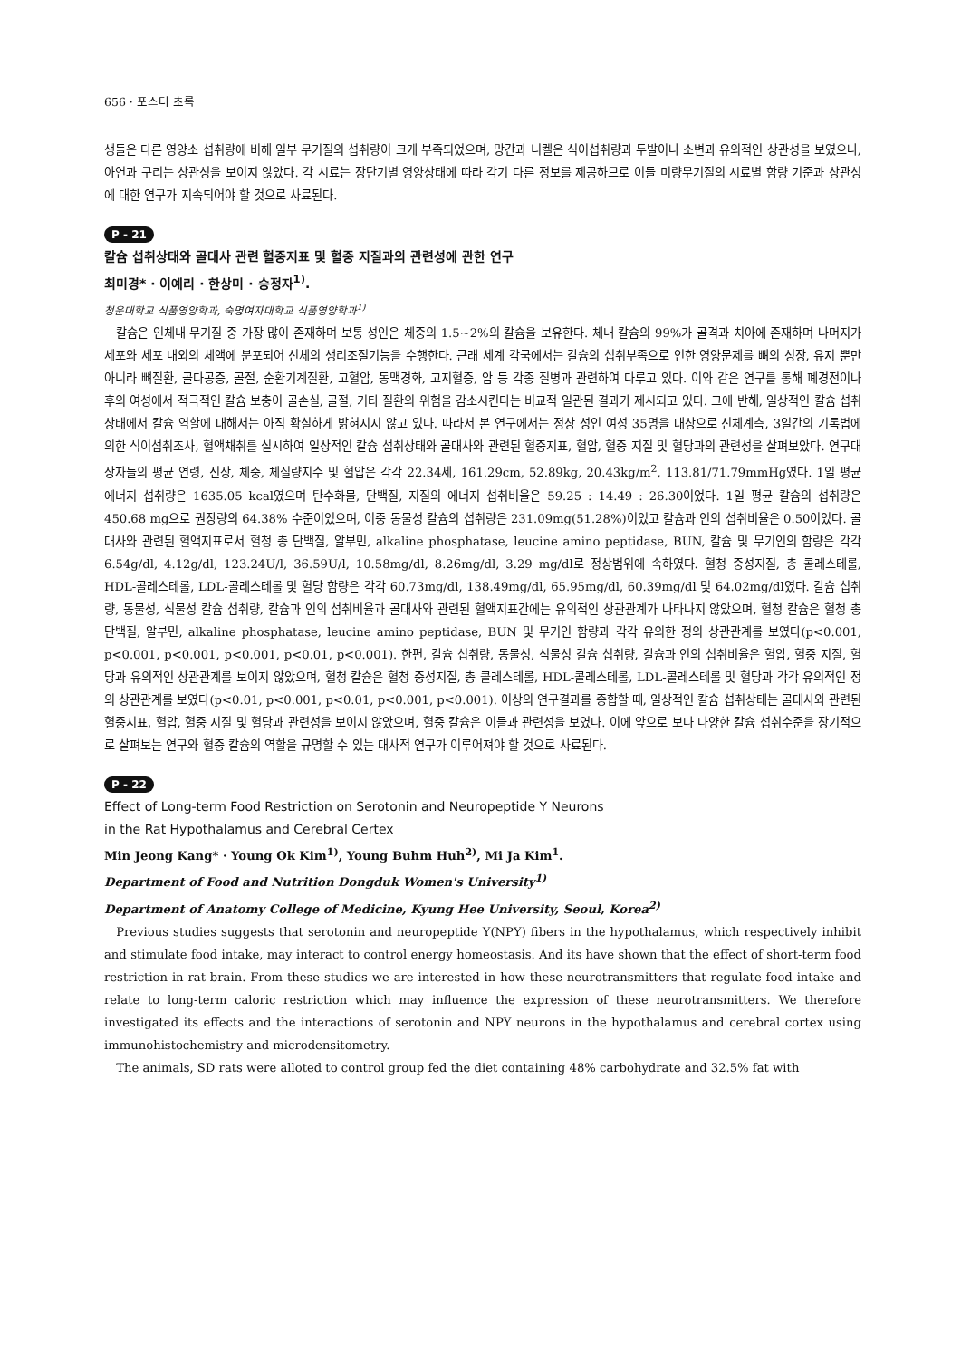656 · 포스터 초록
생들은 다른 영양소 섭취량에 비해 일부 무기질의 섭취량이 크게 부족되었으며, 망간과 니켈은 식이섭취량과 두발이나 소변과 유의적인 상관성을 보였으나, 아연과 구리는 상관성을 보이지 않았다. 각 시료는 장단기별 영양상태에 따라 각기 다른 정보를 제공하므로 이들 미량무기질의 시료별 함량 기준과 상관성에 대한 연구가 지속되어야 할 것으로 사료된다.
P - 21
칼슘 섭취상태와 골대사 관련 혈중지표 및 혈중 지질과의 관련성에 관한 연구
최미경* · 이예리 · 한상미 · 승정자<sup>1)</sup>.
청운대학교 식품영양학과, 숙명여자대학교 식품영양학과<sup>1)</sup>
칼슘은 인체내 무기질 중 가장 많이 존재하며 보통 성인은 체중의 1.5~2%의 칼슘을 보유한다. 체내 칼슘의 99%가 골격과 치아에 존재하며 나머지가 세포와 세포 내외의 체액에 분포되어 신체의 생리조절기능을 수행한다. 근래 세계 각국에서는 칼슘의 섭취부족으로 인한 영양문제를 뼈의 성장, 유지 뿐만 아니라 뼈질환, 골다공증, 골절, 순환기계질환, 고혈압, 동맥경화, 고지혈증, 암 등 각종 질병과 관련하여 다루고 있다. 이와 같은 연구를 통해 폐경전이나 후의 여성에서 적극적인 칼슘 보충이 골손실, 골절, 기타 질환의 위험을 감소시킨다는 비교적 일관된 결과가 제시되고 있다. 그에 반해, 일상적인 칼슘 섭취상태에서 칼슘 역할에 대해서는 아직 확실하게 밝혀지지 않고 있다. 따라서 본 연구에서는 정상 성인 여성 35명을 대상으로 신체계측, 3일간의 기록법에 의한 식이섭취조사, 혈액채취를 실시하여 일상적인 칼슘 섭취상태와 골대사와 관련된 혈중지표, 혈압, 혈중 지질 및 혈당과의 관련성을 살펴보았다. 연구대상자들의 평균 연령, 신장, 체중, 체질량지수 및 혈압은 각각 22.34세, 161.29cm, 52.89kg, 20.43kg/m<sup>2</sup>, 113.81/71.79mmHg였다. 1일 평균 에너지 섭취량은 1635.05 kcal였으며 탄수화물, 단백질, 지질의 에너지 섭취비율은 59.25 : 14.49 : 26.30이었다. 1일 평균 칼슘의 섭취량은 450.68 mg으로 권장량의 64.38% 수준이었으며, 이중 동물성 칼슘의 섭취량은 231.09mg(51.28%)이었고 칼슘과 인의 섭취비율은 0.50이었다. 골대사와 관련된 혈액지표로서 혈청 총 단백질, 알부민, alkaline phosphatase, leucine amino peptidase, BUN, 칼슘 및 무기인의 함량은 각각 6.54g/dl, 4.12g/dl, 123.24U/l, 36.59U/l, 10.58mg/dl, 8.26mg/dl, 3.29 mg/dl로 정상범위에 속하였다. 혈청 중성지질, 총 콜레스테롤, HDL-콜레스테롤, LDL-콜레스테롤 및 혈당 함량은 각각 60.73mg/dl, 138.49mg/dl, 65.95mg/dl, 60.39mg/dl 및 64.02mg/dl였다. 칼슘 섭취량, 동물성, 식물성 칼슘 섭취량, 칼슘과 인의 섭취비율과 골대사와 관련된 혈액지표간에는 유의적인 상관관계가 나타나지 않았으며, 혈청 칼슘은 혈청 총 단백질, 알부민, alkaline phosphatase, leucine amino peptidase, BUN 및 무기인 함량과 각각 유의한 정의 상관관계를 보였다(p<0.001, p<0.001, p<0.001, p<0.001, p<0.01, p<0.001). 한편, 칼슘 섭취량, 동물성, 식물성 칼슘 섭취량, 칼슘과 인의 섭취비율은 혈압, 혈중 지질, 혈당과 유의적인 상관관계를 보이지 않았으며, 혈청 칼슘은 혈청 중성지질, 총 콜레스테롤, HDL-콜레스테롤, LDL-콜레스테롤 및 혈당과 각각 유의적인 정의 상관관계를 보였다(p<0.01, p<0.001, p<0.01, p<0.001, p<0.001). 이상의 연구결과를 종합할 때, 일상적인 칼슘 섭취상태는 골대사와 관련된 혈중지표, 혈압, 혈중 지질 및 혈당과 관련성을 보이지 않았으며, 혈중 칼슘은 이들과 관련성을 보였다. 이에 앞으로 보다 다양한 칼슘 섭취수준을 장기적으로 살펴보는 연구와 혈중 칼슘의 역할을 규명할 수 있는 대사적 연구가 이루어져야 할 것으로 사료된다.
P - 22
Effect of Long-term Food Restriction on Serotonin and Neuropeptide Y Neurons
in the Rat Hypothalamus and Cerebral Certex
Min Jeong Kang* · Young Ok Kim<sup>1)</sup>, Young Buhm Huh<sup>2)</sup>, Mi Ja Kim<sup>1</sup>.
Department of Food and Nutrition Dongduk Women's University<sup>1)</sup>
Department of Anatomy College of Medicine, Kyung Hee University, Seoul, Korea<sup>2)</sup>
Previous studies suggests that serotonin and neuropeptide Y(NPY) fibers in the hypothalamus, which respectively inhibit and stimulate food intake, may interact to control energy homeostasis. And its have shown that the effect of short-term food restriction in rat brain. From these studies we are interested in how these neurotransmitters that regulate food intake and relate to long-term caloric restriction which may influence the expression of these neurotransmitters. We therefore investigated its effects and the interactions of serotonin and NPY neurons in the hypothalamus and cerebral cortex using immunohistochemistry and microdensitometry.
The animals, SD rats were alloted to control group fed the diet containing 48% carbohydrate and 32.5% fat with